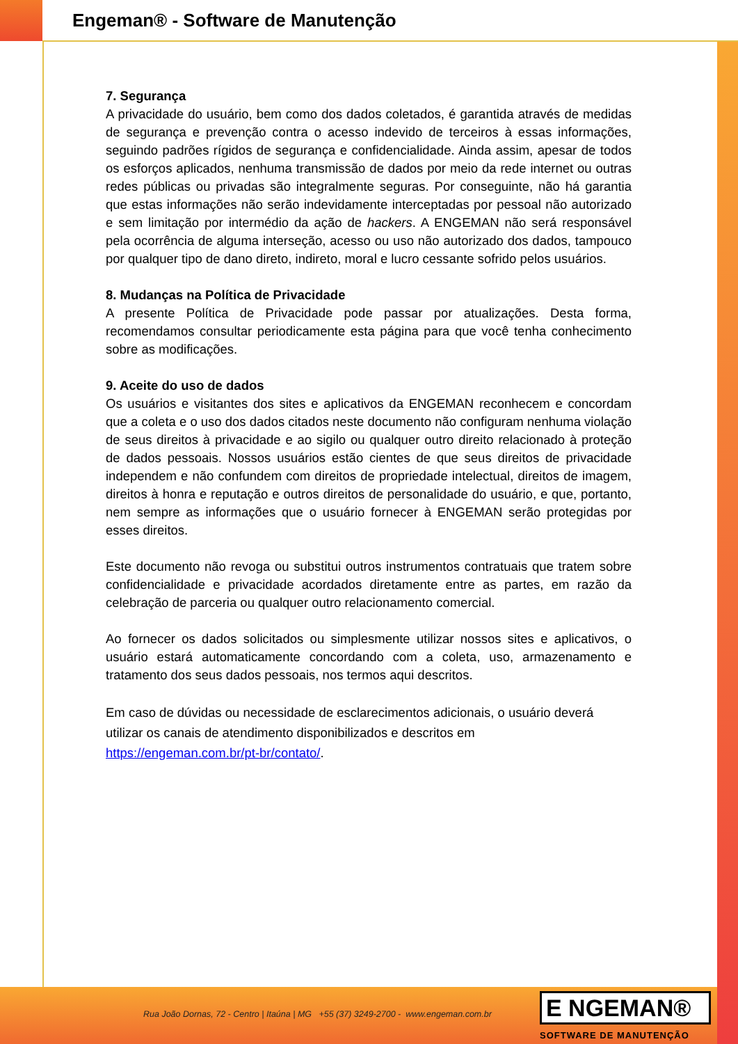Engeman® - Software de Manutenção
7. Segurança
A privacidade do usuário, bem como dos dados coletados, é garantida através de medidas de segurança e prevenção contra o acesso indevido de terceiros à essas informações, seguindo padrões rígidos de segurança e confidencialidade. Ainda assim, apesar de todos os esforços aplicados, nenhuma transmissão de dados por meio da rede internet ou outras redes públicas ou privadas são integralmente seguras. Por conseguinte, não há garantia que estas informações não serão indevidamente interceptadas por pessoal não autorizado e sem limitação por intermédio da ação de hackers. A ENGEMAN não será responsável pela ocorrência de alguma interseção, acesso ou uso não autorizado dos dados, tampouco por qualquer tipo de dano direto, indireto, moral e lucro cessante sofrido pelos usuários.
8. Mudanças na Política de Privacidade
A presente Política de Privacidade pode passar por atualizações. Desta forma, recomendamos consultar periodicamente esta página para que você tenha conhecimento sobre as modificações.
9. Aceite do uso de dados
Os usuários e visitantes dos sites e aplicativos da ENGEMAN reconhecem e concordam que a coleta e o uso dos dados citados neste documento não configuram nenhuma violação de seus direitos à privacidade e ao sigilo ou qualquer outro direito relacionado à proteção de dados pessoais. Nossos usuários estão cientes de que seus direitos de privacidade independem e não confundem com direitos de propriedade intelectual, direitos de imagem, direitos à honra e reputação e outros direitos de personalidade do usuário, e que, portanto, nem sempre as informações que o usuário fornecer à ENGEMAN serão protegidas por esses direitos.
Este documento não revoga ou substitui outros instrumentos contratuais que tratem sobre confidencialidade e privacidade acordados diretamente entre as partes, em razão da celebração de parceria ou qualquer outro relacionamento comercial.
Ao fornecer os dados solicitados ou simplesmente utilizar nossos sites e aplicativos, o usuário estará automaticamente concordando com a coleta, uso, armazenamento e tratamento dos seus dados pessoais, nos termos aqui descritos.
Em caso de dúvidas ou necessidade de esclarecimentos adicionais, o usuário deverá utilizar os canais de atendimento disponibilizados e descritos em https://engeman.com.br/pt-br/contato/.
Rua João Dornas, 72 - Centro | Itaúna | MG +55 (37) 3249-2700 - www.engeman.com.br
E NGEMAN®
SOFTWARE DE MANUTENÇÃO